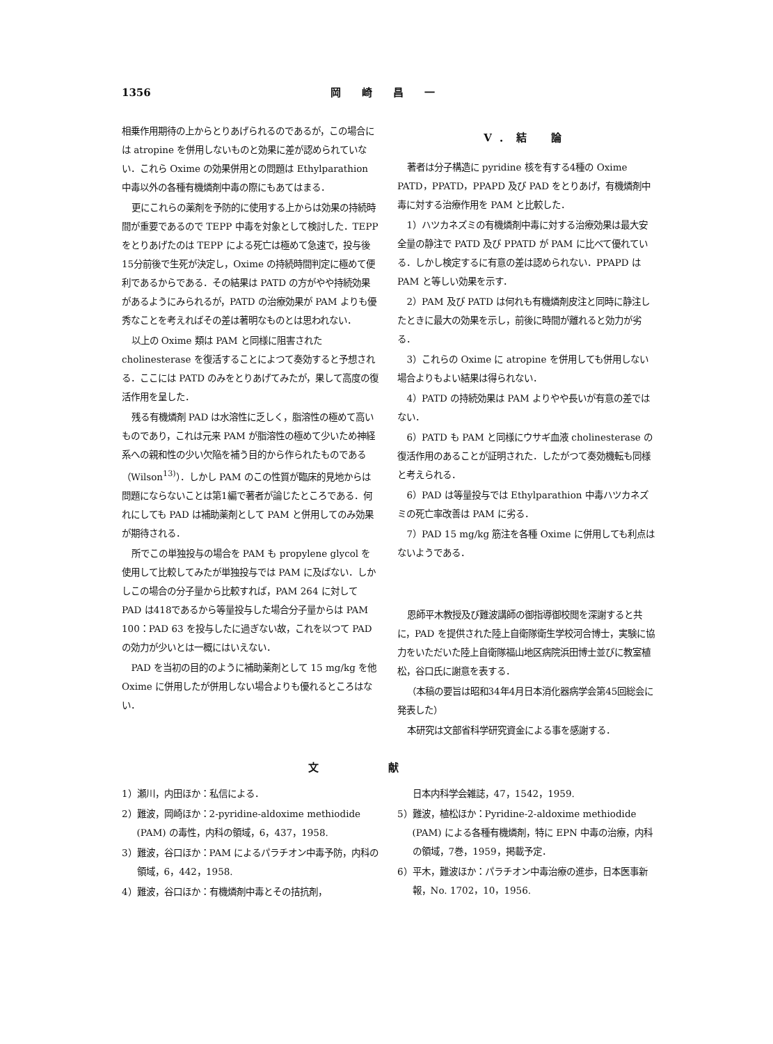1356 岡崎昌一
相乗作用期待の上からとりあげられるのであるが，この場合には atropine を併用しないものと効果に差が認められていない．これら Oxime の効果併用との問題は Ethylparathion 中毒以外の各種有機燐剤中毒の際にもあてはまる．
更にこれらの薬剤を予防的に使用する上からは効果の持続時間が重要であるので TEPP 中毒を対象として検討した．TEPP をとりあげたのは TEPP による死亡は極めて急速で，投与後15分前後で生死が決定し，Oxime の持続時間判定に極めて便利であるからである．その結果は PATD の方がやや持続効果があるようにみられるが，PATD の治療効果が PAM よりも優秀なことを考えればその差は著明なものとは思われない．
以上の Oxime 類は PAM と同様に阻害された cholinesterase を復活することによつて奏効すると予想される．ここには PATD のみをとりあげてみたが，果して高度の復活作用を呈した．
残る有機燐剤 PAD は水溶性に乏しく，脂溶性の極めて高いものであり，これは元来 PAM が脂溶性の極めて少いため神経系への親和性の少い欠陥を補う目的から作られたものである（Wilson<sup>13)</sup>）．しかし PAM のこの性質が臨床的見地からは問題にならないことは第1編で著者が論じたところである．何れにしても PAD は補助薬剤として PAM と併用してのみ効果が期待される．
所でこの単独投与の場合を PAM も propylene glycol を使用して比較してみたが単独投与では PAM に及ばない．しかしこの場合の分子量から比較すれば，PAM 264 に対して PAD は418であるから等量投与した場合分子量からは PAM 100：PAD 63 を投与したに過ぎない故，これを以つて PAD の効力が少いとは一概にはいえない．
PAD を当初の目的のように補助薬剤として 15 mg/kg を他 Oxime に併用したが併用しない場合よりも優れるところはない．
V．結　論
著者は分子構造に pyridine 核を有する4種の Oxime PATD，PPATD，PPAPD 及び PAD をとりあげ，有機燐剤中毒に対する治療作用を PAM と比較した．
1）ハツカネズミの有機燐剤中毒に対する治療効果は最大安全量の静注で PATD 及び PPATD が PAM に比べて優れている．しかし検定するに有意の差は認められない．PPAPD は PAM と等しい効果を示す．
2）PAM 及び PATD は何れも有機燐剤皮注と同時に静注したときに最大の効果を示し，前後に時間が離れると効力が劣る．
3）これらの Oxime に atropine を併用しても併用しない場合よりもよい結果は得られない．
4）PATD の持続効果は PAM よりやや長いが有意の差ではない．
6）PATD も PAM と同様にウサギ血液 cholinesterase の復活作用のあることが証明された．したがつて奏効機転も同様と考えられる．
6）PAD は等量投与では Ethylparathion 中毒ハツカネズミの死亡率改善は PAM に劣る．
7）PAD 15 mg/kg 筋注を各種 Oxime に併用しても利点はないようである．
恩師平木教授及び難波講師の御指導御校閲を深謝すると共に，PAD を提供された陸上自衛隊衛生学校河合博士，実験に協力をいただいた陸上自衛隊福山地区病院浜田博士並びに教室植松，谷口氏に謝意を表する．
（本稿の要旨は昭和34年4月日本消化器病学会第45回総会に発表した）
本研究は文部省科学研究資金による事を感謝する．
文献
1）瀬川，内田ほか：私信による．
2）難波，岡崎ほか：2-pyridine-aldoxime methiodide (PAM) の毒性，内科の領域，6，437，1958.
3）難波，谷口ほか：PAM によるパラチオン中毒予防，内科の領域，6，442，1958.
4）難波，谷口ほか：有機燐剤中毒とその拮抗剤，
日本内科学会雑誌，47，1542，1959.
5）難波，植松ほか：Pyridine-2-aldoxime methiodide (PAM) による各種有機燐剤，特に EPN 中毒の治療，内科の領域，7巻，1959，掲載予定．
6）平木，難波ほか：パラチオン中毒治療の進歩，日本医事新報，No. 1702，10，1956.